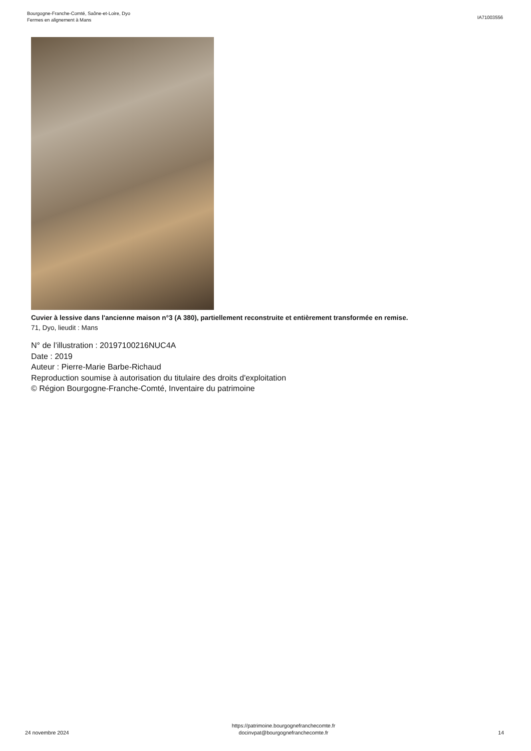Bourgogne-Franche-Comté, Saône-et-Loire, Dyo
Fermes en alignement à Mans
IA71003556
Cuvier à lessive dans l'ancienne maison n°3 (A 380), partiellement reconstruite et entièrement transformée en remise.
71, Dyo, lieudit : Mans
N° de l’illustration : 20197100216NUC4A
Date : 2019
Auteur : Pierre-Marie Barbe-Richaud
Reproduction soumise à autorisation du titulaire des droits d'exploitation
© Région Bourgogne-Franche-Comté, Inventaire du patrimoine
24 novembre 2024
https://patrimoine.bourgognefranchecomte.fr
docinvpat@bourgognefranchecomte.fr
14